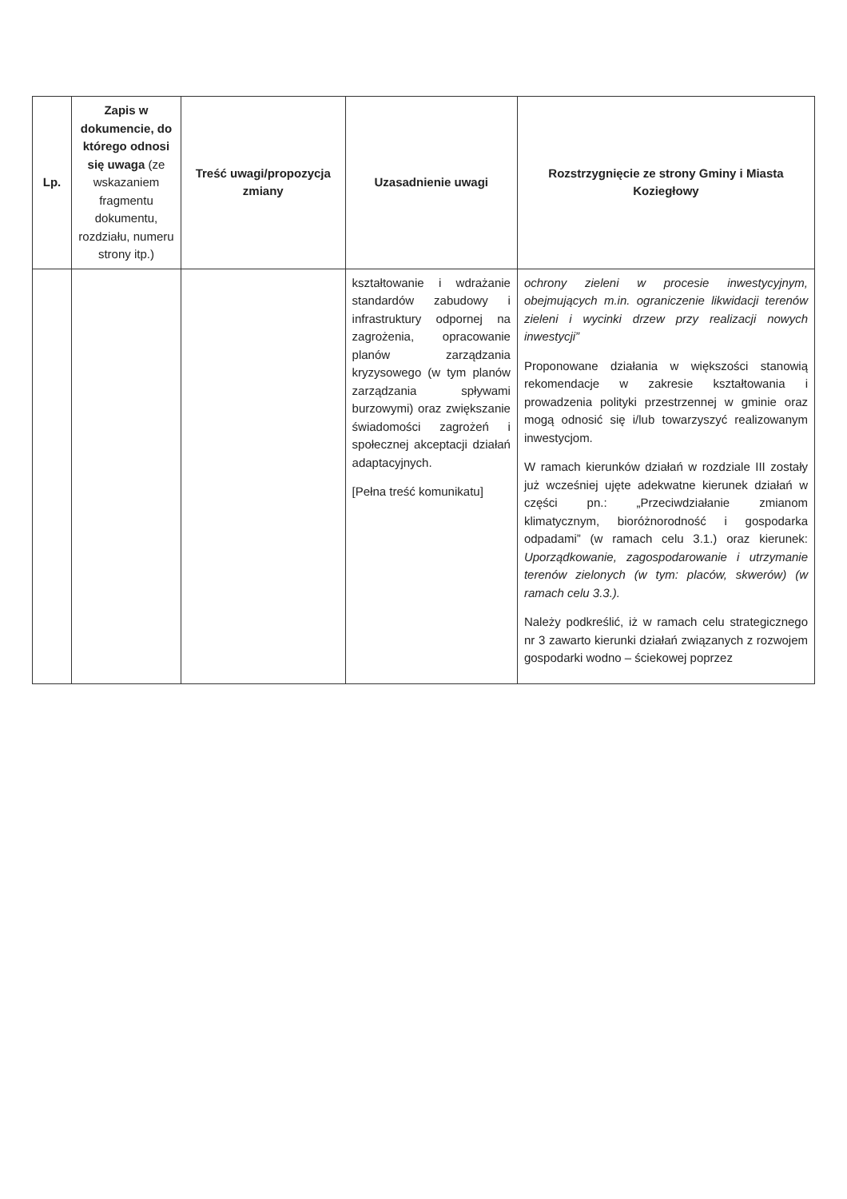| Lp. | Zapis w dokumencie, do którego odnosi się uwaga (ze wskazaniem fragmentu dokumentu, rozdziału, numeru strony itp.) | Treść uwagi/propozycja zmiany | Uzasadnienie uwagi | Rozstrzygnięcie ze strony Gminy i Miasta Koziegłowy |
| --- | --- | --- | --- | --- |
| | | | kształtowanie i wdrażanie standardów zabudowy i infrastruktury odpornej na zagrożenia, opracowanie planów zarządzania kryzysowego (w tym planów zarządzania spływami burzowymi) oraz zwiększanie świadomości zagrożeń i społecznej akceptacji działań adaptacyjnych. [Pełna treść komunikatu] | ochrony zieleni w procesie inwestycyjnym, obejmujących m.in. ograniczenie likwidacji terenów zieleni i wycinki drzew przy realizacji nowych inwestycji” Proponowane działania w większości stanowią rekomendacje w zakresie kształtowania i prowadzenia polityki przestrzennej w gminie oraz mogą odnosić się i/lub towarzyszyć realizowanym inwestycjom. W ramach kierunków działań w rozdziale III zostały już wcześniej ujęte adekwatne kierunek działań w części pn.: „Przeciwdziałanie zmianom klimatycznym, bioróżnorodność i gospodarka odpadami” (w ramach celu 3.1.) oraz kierunek: Uporządkowanie, zagospodarowanie i utrzymanie terenów zielonych (w tym: placów, skwerów) (w ramach celu 3.3.). Należy podkreślić, iż w ramach celu strategicznego nr 3 zawarto kierunki działań związanych z rozwojem gospodarki wodno – ściekowej poprzez |